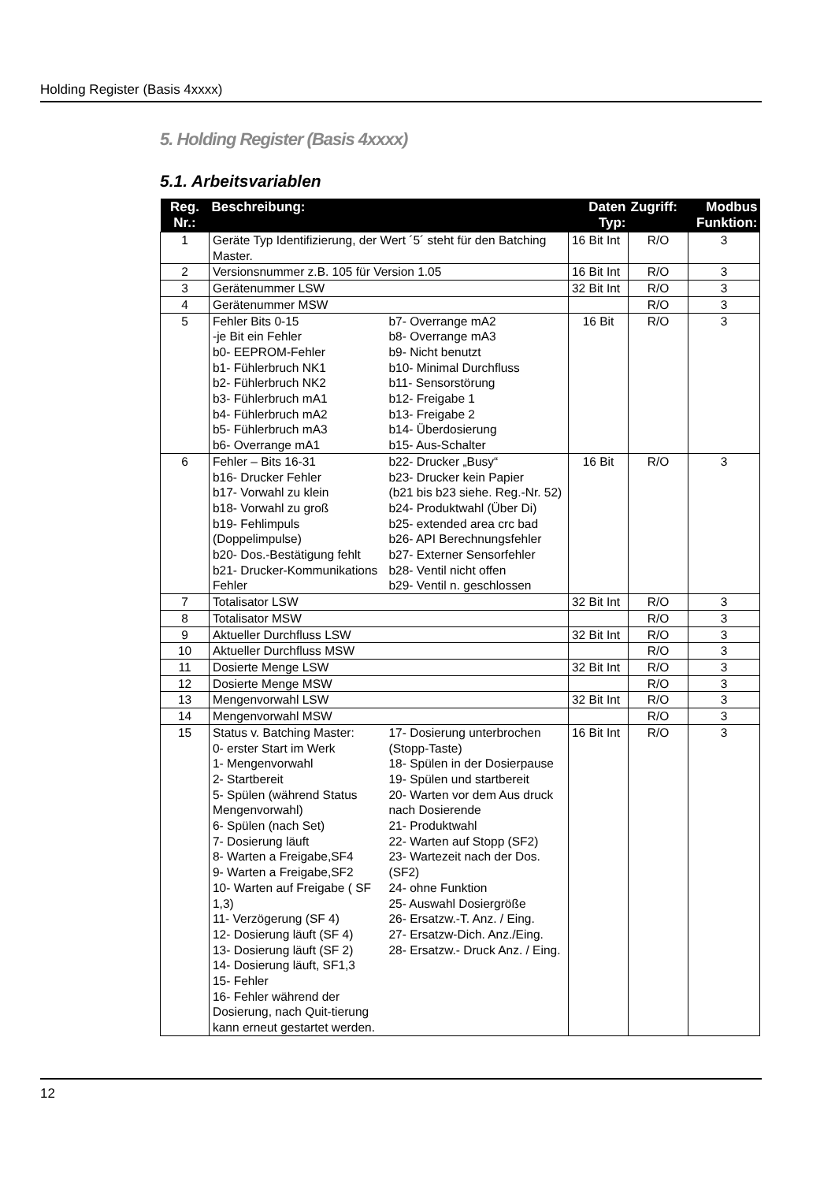Holding Register (Basis 4xxxx)
5. Holding Register (Basis 4xxxx)
5.1. Arbeitsvariablen
| Reg. Nr.: | Beschreibung: | Daten Typ: | Zugriff: | Modbus Funktion: |
| --- | --- | --- | --- | --- |
| 1 | Geräte Typ Identifizierung, der Wert ´5´ steht für den Batching Master. | 16 Bit Int | R/O | 3 |
| 2 | Versionsnummer z.B. 105 für Version 1.05 | 16 Bit Int | R/O | 3 |
| 3 | Gerätenummer LSW | 32 Bit Int | R/O | 3 |
| 4 | Gerätenummer MSW | | R/O | 3 |
| 5 | Fehler Bits 0-15 -je Bit ein Fehler b0- EEPROM-Fehler b1- Fühlerbruch NK1 b2- Fühlerbruch NK2 b3- Fühlerbruch mA1 b4- Fühlerbruch mA2 b5- Fühlerbruch mA3 b6- Overrange mA1 b7- Overrange mA2 b8- Overrange mA3 b9- Nicht benutzt b10- Minimal Durchfluss b11- Sensorstörung b12- Freigabe 1 b13- Freigabe 2 b14- Überdosierung b15- Aus-Schalter | 16 Bit | R/O | 3 |
| 6 | Fehler – Bits 16-31 b16- Drucker Fehler b17- Vorwahl zu klein b18- Vorwahl zu groß b19- Fehlimpuls (Doppelimpulse) b20- Dos.-Bestätigung fehlt b21- Drucker-Kommunikations Fehler b22- Drucker „Busy“ b23- Drucker kein Papier (b21 bis b23 siehe. Reg.-Nr. 52) b24- Produktwahl (Über Di) b25- extended area crc bad b26- API Berechnungsfehler b27- Externer Sensorfehler b28- Ventil nicht offen b29- Ventil n. geschlossen | 16 Bit | R/O | 3 |
| 7 | Totalisator LSW | 32 Bit Int | R/O | 3 |
| 8 | Totalisator MSW | | R/O | 3 |
| 9 | Aktueller Durchfluss LSW | 32 Bit Int | R/O | 3 |
| 10 | Aktueller Durchfluss MSW | | R/O | 3 |
| 11 | Dosierte Menge LSW | 32 Bit Int | R/O | 3 |
| 12 | Dosierte Menge MSW | | R/O | 3 |
| 13 | Mengenvorwahl LSW | 32 Bit Int | R/O | 3 |
| 14 | Mengenvorwahl MSW | | R/O | 3 |
| 15 | Status v. Batching Master: 0- erster Start im Werk 1- Mengenvorwahl 2- Startbereit 5- Spülen (während Status Mengenvorwahl) 6- Spülen (nach Set) 7- Dosierung läuft 8- Warten a Freigabe,SF4 9- Warten a Freigabe,SF2 10- Warten auf Freigabe ( SF 1,3) 11- Verzögerung (SF 4) 12- Dosierung läuft (SF 4) 13- Dosierung läuft (SF 2) 14- Dosierung läuft, SF1,3 15- Fehler 16- Fehler während der Dosierung, nach Quit-tierung kann erneut gestartet werden. 17- Dosierung unterbrochen (Stopp-Taste) 18- Spülen in der Dosierpause 19- Spülen und startbereit 20- Warten vor dem Aus druck nach Dosierende 21- Produktwahl 22- Warten auf Stopp (SF2) 23- Wartezeit nach der Dos. (SF2) 24- ohne Funktion 25- Auswahl Dosiergröße 26- Ersatzw.-T. Anz. / Eing. 27- Ersatzw-Dich. Anz./Eing. 28- Ersatzw.- Druck Anz. / Eing. | 16 Bit Int | R/O | 3 |
12